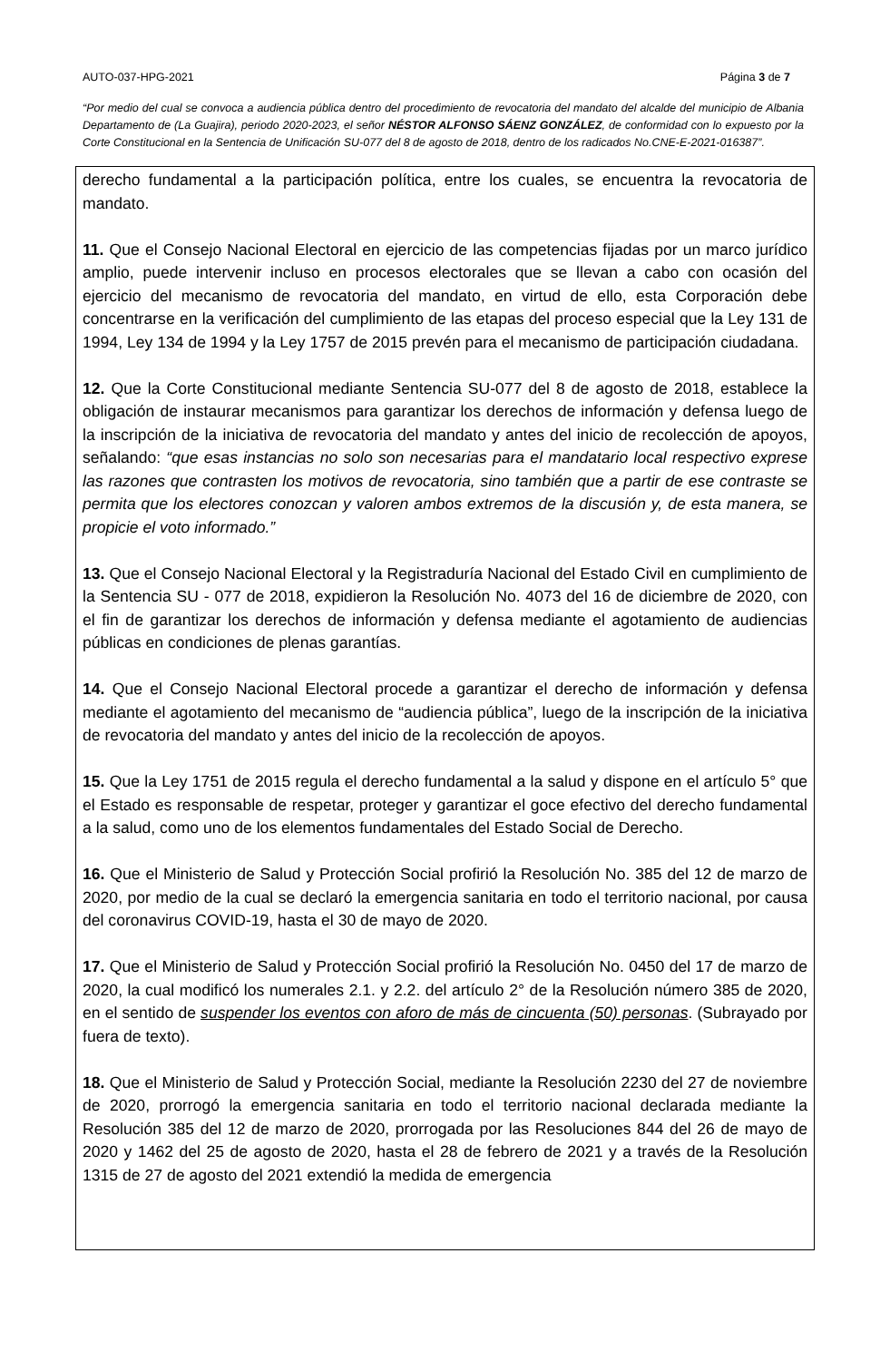AUTO-037-HPG-2021 Página 3 de 7
“Por medio del cual se convoca a audiencia pública dentro del procedimiento de revocatoria del mandato del alcalde del municipio de Albania Departamento de (La Guajira), periodo 2020-2023, el señor NÉSTOR ALFONSO SÁENZ GONZÁLEZ, de conformidad con lo expuesto por la Corte Constitucional en la Sentencia de Unificación SU-077 del 8 de agosto de 2018, dentro de los radicados No.CNE-E-2021-016387”.
derecho fundamental a la participación política, entre los cuales, se encuentra la revocatoria de mandato.
11. Que el Consejo Nacional Electoral en ejercicio de las competencias fijadas por un marco jurídico amplio, puede intervenir incluso en procesos electorales que se llevan a cabo con ocasión del ejercicio del mecanismo de revocatoria del mandato, en virtud de ello, esta Corporación debe concentrarse en la verificación del cumplimiento de las etapas del proceso especial que la Ley 131 de 1994, Ley 134 de 1994 y la Ley 1757 de 2015 prevén para el mecanismo de participación ciudadana.
12. Que la Corte Constitucional mediante Sentencia SU-077 del 8 de agosto de 2018, establece la obligación de instaurar mecanismos para garantizar los derechos de información y defensa luego de la inscripción de la iniciativa de revocatoria del mandato y antes del inicio de recolección de apoyos, señalando: “que esas instancias no solo son necesarias para el mandatario local respectivo exprese las razones que contrasten los motivos de revocatoria, sino también que a partir de ese contraste se permita que los electores conozcan y valoren ambos extremos de la discusión y, de esta manera, se propicie el voto informado.”
13. Que el Consejo Nacional Electoral y la Registraduría Nacional del Estado Civil en cumplimiento de la Sentencia SU - 077 de 2018, expidieron la Resolución No. 4073 del 16 de diciembre de 2020, con el fin de garantizar los derechos de información y defensa mediante el agotamiento de audiencias públicas en condiciones de plenas garantías.
14. Que el Consejo Nacional Electoral procede a garantizar el derecho de información y defensa mediante el agotamiento del mecanismo de “audiencia pública”, luego de la inscripción de la iniciativa de revocatoria del mandato y antes del inicio de la recolección de apoyos.
15. Que la Ley 1751 de 2015 regula el derecho fundamental a la salud y dispone en el artículo 5° que el Estado es responsable de respetar, proteger y garantizar el goce efectivo del derecho fundamental a la salud, como uno de los elementos fundamentales del Estado Social de Derecho.
16. Que el Ministerio de Salud y Protección Social profirió la Resolución No. 385 del 12 de marzo de 2020, por medio de la cual se declaró la emergencia sanitaria en todo el territorio nacional, por causa del coronavirus COVID-19, hasta el 30 de mayo de 2020.
17. Que el Ministerio de Salud y Protección Social profirió la Resolución No. 0450 del 17 de marzo de 2020, la cual modificó los numerales 2.1. y 2.2. del artículo 2° de la Resolución número 385 de 2020, en el sentido de suspender los eventos con aforo de más de cincuenta (50) personas. (Subrayado por fuera de texto).
18. Que el Ministerio de Salud y Protección Social, mediante la Resolución 2230 del 27 de noviembre de 2020, prorrogó la emergencia sanitaria en todo el territorio nacional declarada mediante la Resolución 385 del 12 de marzo de 2020, prorrogada por las Resoluciones 844 del 26 de mayo de 2020 y 1462 del 25 de agosto de 2020, hasta el 28 de febrero de 2021 y a través de la Resolución 1315 de 27 de agosto del 2021 extendió la medida de emergencia